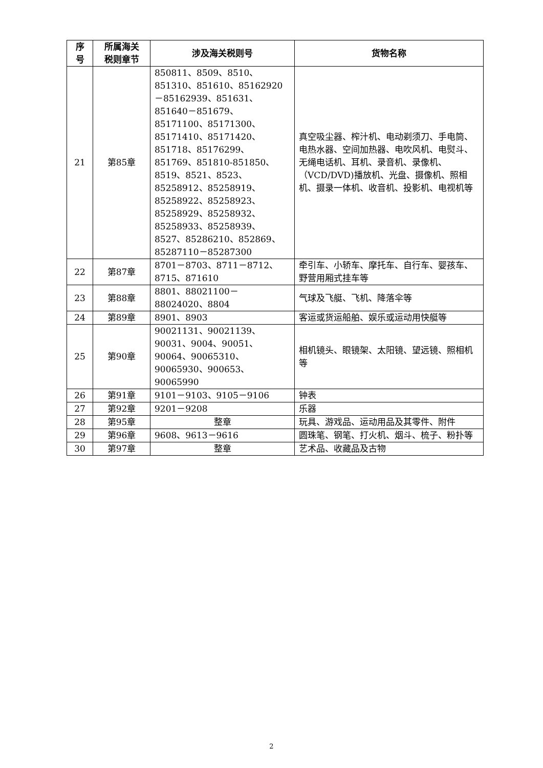| 序 号 | 所属海关 税则章节 | 涉及海关税则号 | 货物名称 |
| --- | --- | --- | --- |
| 21 | 第85章 | 850811、8509、8510、851310、851610、85162920－85162939、851631、851640－851679、85171100、85171300、85171410、85171420、851718、85176299、851769、851810-851850、8519、8521、8523、85258912、85258919、85258922、85258923、85258929、85258932、85258933、85258939、8527、85286210、852869、85287110－85287300 | 真空吸尘器、榨汁机、电动剃须刀、手电筒、电热水器、空间加热器、电吹风机、电熨斗、无绳电话机、耳机、录音机、录像机、（VCD/DVD)播放机、光盘、摄像机、照相机、摄录一体机、收音机、投影机、电视机等 |
| 22 | 第87章 | 8701－8703、8711－8712、8715、871610 | 牵引车、小轿车、摩托车、自行车、婴孩车、野营用厢式挂车等 |
| 23 | 第88章 | 8801、88021100－88024020、8804 | 气球及飞艇、飞机、降落伞等 |
| 24 | 第89章 | 8901、8903 | 客运或货运船舶、娱乐或运动用快艇等 |
| 25 | 第90章 | 90021131、90021139、90031、9004、90051、90064、90065310、90065930、900653、90065990 | 相机镜头、眼镜架、太阳镜、望远镜、照相机等 |
| 26 | 第91章 | 9101－9103、9105－9106 | 钟表 |
| 27 | 第92章 | 9201－9208 | 乐器 |
| 28 | 第95章 | 整章 | 玩具、游戏品、运动用品及其零件、附件 |
| 29 | 第96章 | 9608、9613－9616 | 圆珠笔、钢笔、打火机、烟斗、梳子、粉扑等 |
| 30 | 第97章 | 整章 | 艺术品、收藏品及古物 |
2